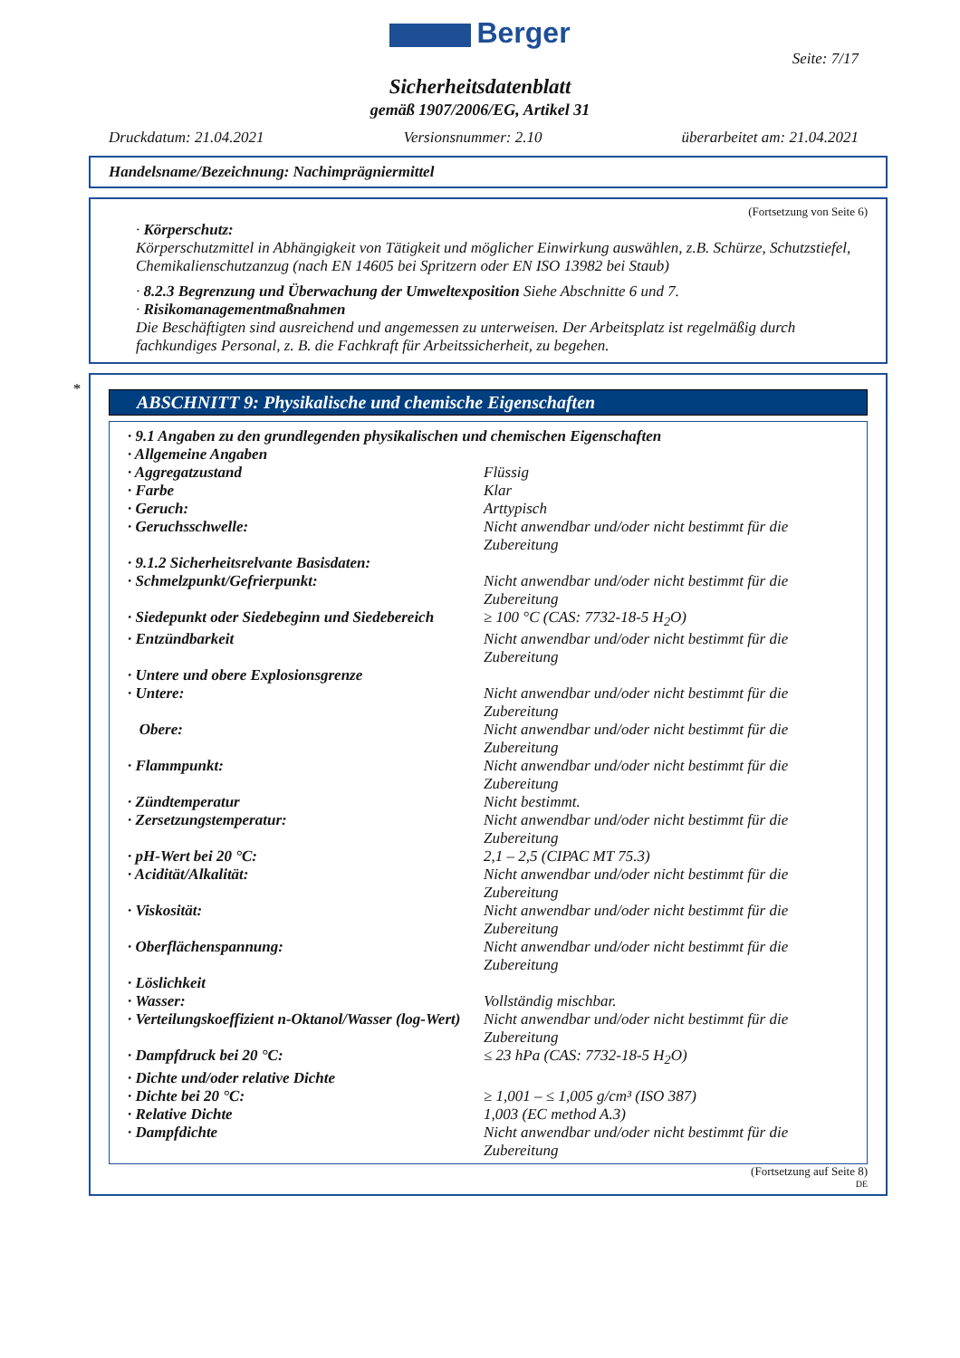Berger
Seite: 7/17
Sicherheitsdatenblatt
gemäß 1907/2006/EG, Artikel 31
Druckdatum: 21.04.2021 Versionsnummer: 2.10 überarbeitet am: 21.04.2021
Handelsname/Bezeichnung: Nachimprägniermittel
(Fortsetzung von Seite 6)
· Körperschutz:
Körperschutzmittel in Abhängigkeit von Tätigkeit und möglicher Einwirkung auswählen, z.B. Schürze, Schutzstiefel, Chemikalienschutzanzug (nach EN 14605 bei Spritzern oder EN ISO 13982 bei Staub)
· 8.2.3 Begrenzung und Überwachung der Umweltexposition Siehe Abschnitte 6 und 7.
· Risikomanagementmaßnahmen
Die Beschäftigten sind ausreichend und angemessen zu unterweisen. Der Arbeitsplatz ist regelmäßig durch fachkundiges Personal, z. B. die Fachkraft für Arbeitssicherheit, zu begehen.
*
ABSCHNITT 9: Physikalische und chemische Eigenschaften
| · 9.1 Angaben zu den grundlegenden physikalischen und chemischen Eigenschaften | |
| · Allgemeine Angaben | |
| · Aggregatzustand | Flüssig |
| · Farbe | Klar |
| · Geruch: | Arttypisch |
| · Geruchsschwelle: | Nicht anwendbar und/oder nicht bestimmt für die Zubereitung |
| · 9.1.2 Sicherheitsrelvante Basisdaten: | |
| · Schmelzpunkt/Gefrierpunkt: | Nicht anwendbar und/oder nicht bestimmt für die Zubereitung |
| · Siedepunkt oder Siedebeginn und Siedebereich | ≥ 100 °C (CAS: 7732-18-5 H<sub>2</sub>O) |
| · Entzündbarkeit | Nicht anwendbar und/oder nicht bestimmt für die Zubereitung |
| · Untere und obere Explosionsgrenze | |
| · Untere: | Nicht anwendbar und/oder nicht bestimmt für die Zubereitung |
| Obere: | Nicht anwendbar und/oder nicht bestimmt für die Zubereitung |
| · Flammpunkt: | Nicht anwendbar und/oder nicht bestimmt für die Zubereitung |
| · Zündtemperatur | Nicht bestimmt. |
| · Zersetzungstemperatur: | Nicht anwendbar und/oder nicht bestimmt für die Zubereitung |
| · pH-Wert bei 20 °C: | 2,1 – 2,5 (CIPAC MT 75.3) |
| · Acidität/Alkalität: | Nicht anwendbar und/oder nicht bestimmt für die Zubereitung |
| · Viskosität: | Nicht anwendbar und/oder nicht bestimmt für die Zubereitung |
| · Oberflächenspannung: | Nicht anwendbar und/oder nicht bestimmt für die Zubereitung |
| · Löslichkeit | |
| · Wasser: | Vollständig mischbar. |
| · Verteilungskoeffizient n-Oktanol/Wasser (log-Wert) | Nicht anwendbar und/oder nicht bestimmt für die Zubereitung |
| · Dampfdruck bei 20 °C: | ≤ 23 hPa (CAS: 7732-18-5 H<sub>2</sub>O) |
| · Dichte und/oder relative Dichte | |
| · Dichte bei 20 °C: | ≥ 1,001 – ≤ 1,005 g/cm³ (ISO 387) |
| · Relative Dichte | 1,003 (EC method A.3) |
| · Dampfdichte | Nicht anwendbar und/oder nicht bestimmt für die Zubereitung |
(Fortsetzung auf Seite 8)
DE